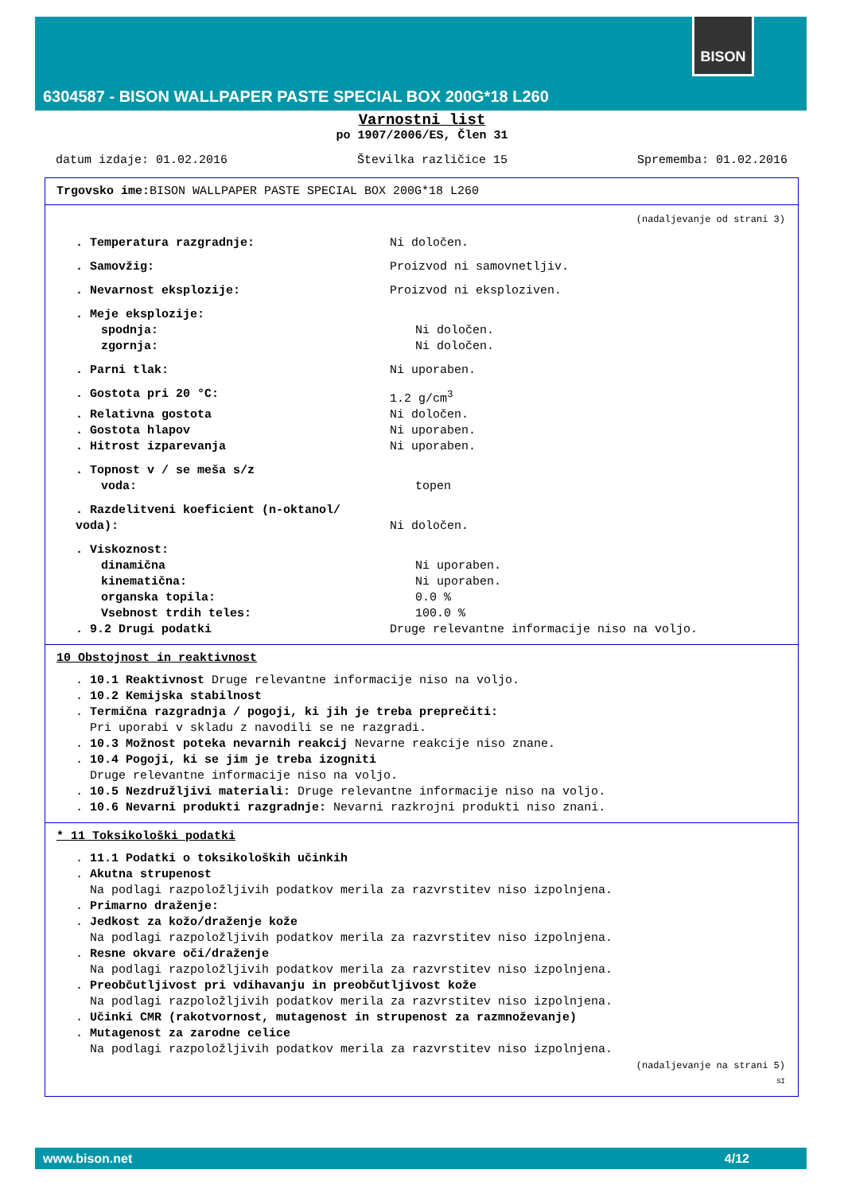BISON
6304587 - BISON WALLPAPER PASTE SPECIAL BOX 200G*18 L260
Varnostni list
po 1907/2006/ES, Člen 31
datum izdaje: 01.02.2016 Številka različice 15 Sprememba: 01.02.2016
Trgovsko ime: BISON WALLPAPER PASTE SPECIAL BOX 200G*18 L260
(nadaljevanje od strani 3)
. Temperatura razgradnje: Ni določen.
. Samovžig: Proizvod ni samovnetljiv.
. Nevarnost eksplozije: Proizvod ni eksploziven.
. Meje eksplozije:
spodnja: Ni določen.
zgornja: Ni določen.
. Parni tlak: Ni uporaben.
. Gostota pri 20 °C: 1.2 g/cm<sup>3</sup>
. Relativna gostota Ni določen.
. Gostota hlapov Ni uporaben.
. Hitrost izparevanja Ni uporaben.
. Topnost v / se meša s/z
voda: topen
. Razdelitveni koeficient (n-oktanol/ voda):
Ni določen.
. Viskoznost:
dinamična Ni uporaben.
kinematična: Ni uporaben.
organska topila: 0.0 %
Vsebnost trdih teles: 100.0 %
. 9.2 Drugi podatki Druge relevantne informacije niso na voljo.
10 Obstojnost in reaktivnost
. 10.1 Reaktivnost Druge relevantne informacije niso na voljo.
. 10.2 Kemijska stabilnost
. Termična razgradnja / pogoji, ki jih je treba preprečiti:
Pri uporabi v skladu z navodili se ne razgradi.
. 10.3 Možnost poteka nevarnih reakcij Nevarne reakcije niso znane.
. 10.4 Pogoji, ki se jim je treba izogniti
Druge relevantne informacije niso na voljo.
. 10.5 Nezdružljivi materiali: Druge relevantne informacije niso na voljo.
. 10.6 Nevarni produkti razgradnje: Nevarni razkrojni produkti niso znani.
* 11 Toksikološki podatki
. 11.1 Podatki o toksikoloških učinkih
. Akutna strupenost
Na podlagi razpoložljivih podatkov merila za razvrstitev niso izpolnjena.
. Primarno draženje:
. Jedkost za kožo/draženje kože
Na podlagi razpoložljivih podatkov merila za razvrstitev niso izpolnjena.
. Resne okvare oči/draženje
Na podlagi razpoložljivih podatkov merila za razvrstitev niso izpolnjena.
. Preobčutljivost pri vdihavanju in preobčutljivost kože
Na podlagi razpoložljivih podatkov merila za razvrstitev niso izpolnjena.
. Učinki CMR (rakotvornost, mutagenost in strupenost za razmnoževanje)
. Mutagenost za zarodne celice
Na podlagi razpoložljivih podatkov merila za razvrstitev niso izpolnjena.
(nadaljevanje na strani 5)
SI
www.bison.net 4/12